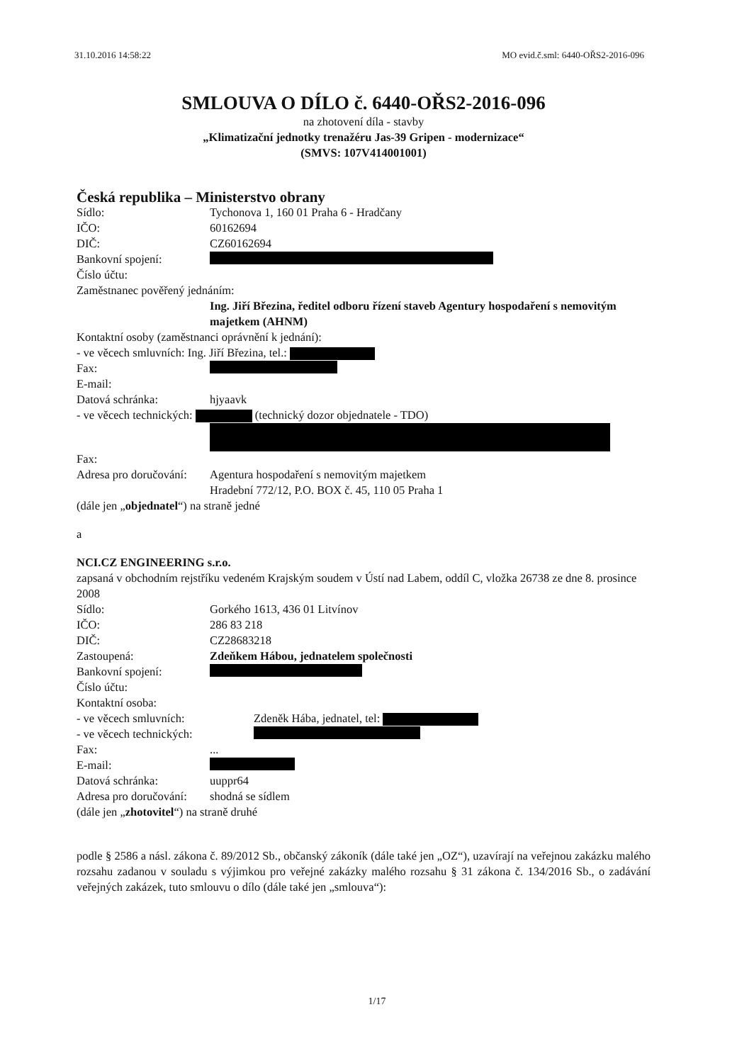31.10.2016 14:58:22 MO evid.č.sml: 6440-OŘS2-2016-096
SMLOUVA O DÍLO č. 6440-OŘS2-2016-096
na zhotovení díla - stavby
„Klimatizační jednotky trenažéru Jas-39 Gripen - modernizace“
(SMVS: 107V414001001)
Česká republika – Ministerstvo obrany
Sídlo: Tychonova 1, 160 01 Praha 6 - Hradčany
IČO: 60162694
DIČ: CZ60162694
Bankovní spojení:
Číslo účtu:
Zaměstnanec pověřený jednáním:
Ing. Jiří Březina, ředitel odboru řízení staveb Agentury hospodaření s nemovitým majetkem (AHNM)
Kontaktní osoby (zaměstnanci oprávnění k jednání):
- ve věcech smluvních: Ing. Jiří Březina, tel.:
Fax:
E-mail:
Datová schránka: hjyaavk
- ve věcech technických: (technický dozor objednatele - TDO)
Fax:
Adresa pro doručování: Agentura hospodaření s nemovitým majetkem
Hradební 772/12, P.O. BOX č. 45, 110 05 Praha 1
(dále jen „objednatel“) na straně jedné
a
NCI.CZ ENGINEERING s.r.o.
zapsaná v obchodním rejstříku vedeném Krajským soudem v Ústí nad Labem, oddíl C, vložka 26738 ze dne 8. prosince 2008
Sídlo: Gorkého 1613, 436 01 Litvínov
IČO: 286 83 218
DIČ: CZ28683218
Zastoupená: Zdeňkem Hábou, jednatelem společnosti
Bankovní spojení:
Číslo účtu:
Kontaktní osoba:
- ve věcech smluvních: Zdeněk Hába, jednatel, tel:
- ve věcech technických:
Fax:...
E-mail:
Datová schránka: uuppr64
Adresa pro doručování: shodná se sídlem
(dále jen „zhotovitel“) na straně druhé
podle § 2586 a násl. zákona č. 89/2012 Sb., občanský zákoník (dále také jen „OZ“), uzavírají na veřejnou zakázku malého rozsahu zadanou v souladu s výjimkou pro veřejné zakázky malého rozsahu § 31 zákona č. 134/2016 Sb., o zadávání veřejných zakázek, tuto smlouvu o dílo (dále také jen „smlouva“):
1/17